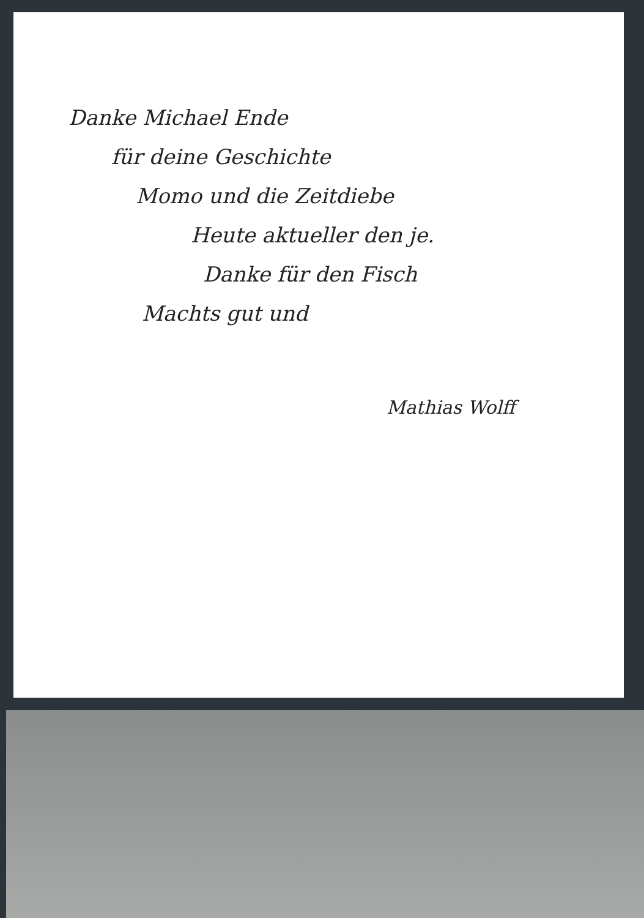Danke Michael Ende
für deine Geschichte
Momo und die Zeitdiebe
Heute aktueller den je.
Danke für den Fisch
Machts gut und
Mathias Wolff